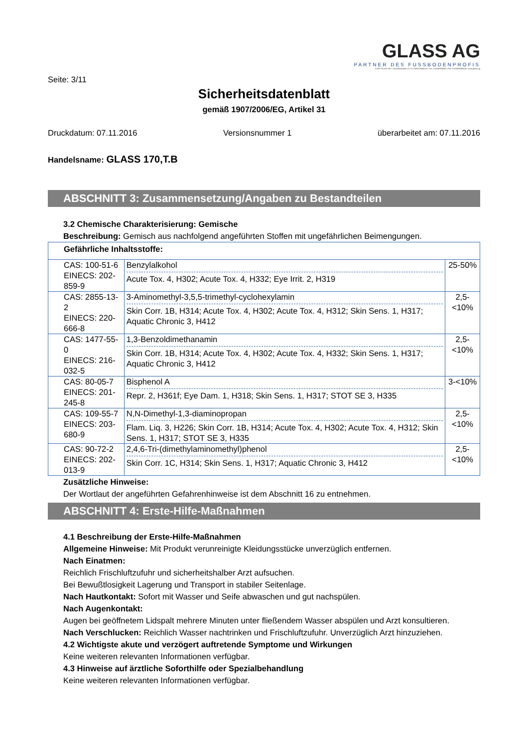GLASS AG
PARTNER DES FUSSBODENPROFIS
KURT GLASS AG • Gewerbestraße 13 • D-79258 Feldkirch • Tel.: 07633/958060 • Fax: 07633/9580626 • www.glass.ag
Seite: 3/11
Sicherheitsdatenblatt
gemäß 1907/2006/EG, Artikel 31
Druckdatum: 07.11.2016 Versionsnummer 1 überarbeitet am: 07.11.2016
Handelsname: GLASS 170,T.B
ABSCHNITT 3: Zusammensetzung/Angaben zu Bestandteilen
3.2 Chemische Charakterisierung: Gemische
Beschreibung: Gemisch aus nachfolgend angeführten Stoffen mit ungefährlichen Beimengungen.
| Gefährliche Inhaltsstoffe: | | |
| CAS: 100-51-6 EINECS: 202-859-9 | Benzylalkohol Acute Tox. 4, H302; Acute Tox. 4, H332; Eye Irrit. 2, H319 | 25-50% |
| CAS: 2855-13-2 EINECS: 220-666-8 | 3-Aminomethyl-3,5,5-trimethyl-cyclohexylamin Skin Corr. 1B, H314; Acute Tox. 4, H302; Acute Tox. 4, H312; Skin Sens. 1, H317; Aquatic Chronic 3, H412 | 2,5-<10% |
| CAS: 1477-55-0 EINECS: 216-032-5 | 1,3-Benzoldimethanamin Skin Corr. 1B, H314; Acute Tox. 4, H302; Acute Tox. 4, H332; Skin Sens. 1, H317; Aquatic Chronic 3, H412 | 2,5-<10% |
| CAS: 80-05-7 EINECS: 201-245-8 | Bisphenol A Repr. 2, H361f; Eye Dam. 1, H318; Skin Sens. 1, H317; STOT SE 3, H335 | 3-<10% |
| CAS: 109-55-7 EINECS: 203-680-9 | N,N-Dimethyl-1,3-diaminopropan Flam. Liq. 3, H226; Skin Corr. 1B, H314; Acute Tox. 4, H302; Acute Tox. 4, H312; Skin Sens. 1, H317; STOT SE 3, H335 | 2,5-<10% |
| CAS: 90-72-2 EINECS: 202-013-9 | 2,4,6-Tri-(dimethylaminomethyl)phenol Skin Corr. 1C, H314; Skin Sens. 1, H317; Aquatic Chronic 3, H412 | 2,5-<10% |
Zusätzliche Hinweise:
Der Wortlaut der angeführten Gefahrenhinweise ist dem Abschnitt 16 zu entnehmen.
ABSCHNITT 4: Erste-Hilfe-Maßnahmen
4.1 Beschreibung der Erste-Hilfe-Maßnahmen
Allgemeine Hinweise: Mit Produkt verunreinigte Kleidungsstücke unverzüglich entfernen.
Nach Einatmen:
Reichlich Frischluftzufuhr und sicherheitshalber Arzt aufsuchen.
Bei Bewußtlosigkeit Lagerung und Transport in stabiler Seitenlage.
Nach Hautkontakt: Sofort mit Wasser und Seife abwaschen und gut nachspülen.
Nach Augenkontakt:
Augen bei geöffnetem Lidspalt mehrere Minuten unter fließendem Wasser abspülen und Arzt konsultieren.
Nach Verschlucken: Reichlich Wasser nachtrinken und Frischluftzufuhr. Unverzüglich Arzt hinzuziehen.
4.2 Wichtigste akute und verzögert auftretende Symptome und Wirkungen
Keine weiteren relevanten Informationen verfügbar.
4.3 Hinweise auf ärztliche Soforthilfe oder Spezialbehandlung
Keine weiteren relevanten Informationen verfügbar.